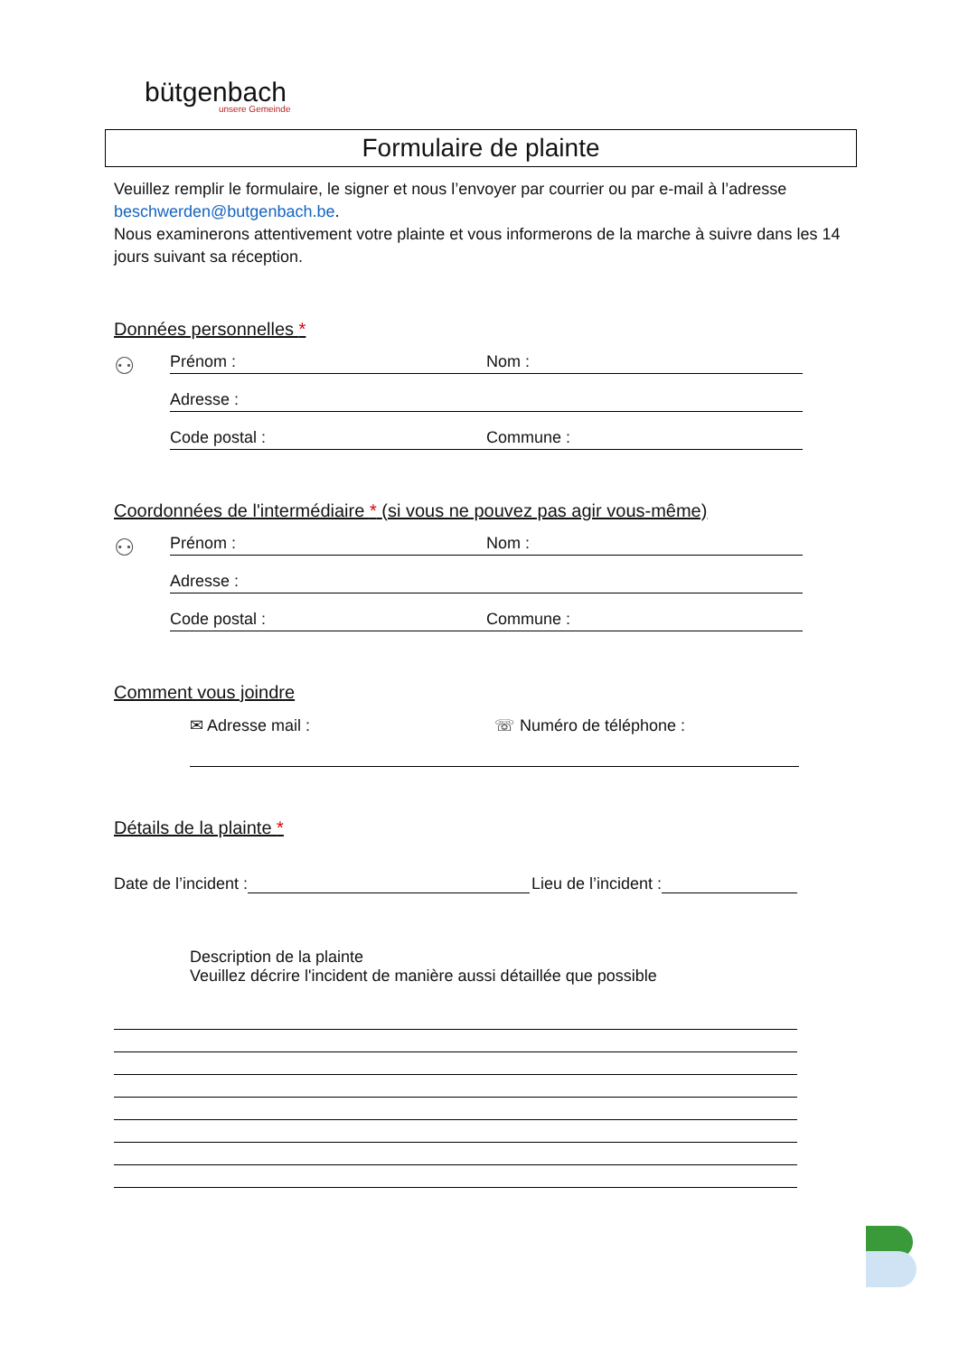bütgenbach
unsere Gemeinde
Formulaire de plainte
Veuillez remplir le formulaire, le signer et nous l’envoyer par courrier ou par e-mail à l’adresse beschwerden@butgenbach.be.
Nous examinerons attentivement votre plainte et vous informerons de la marche à suivre dans les 14 jours suivant sa réception.
Données personnelles *
⚇
Prénom : Nom :
Adresse :
Code postal : Commune :
Coordonnées de l'intermédiaire * (si vous ne pouvez pas agir vous-même)
⚇
Prénom : Nom :
Adresse :
Code postal : Commune :
Comment vous joindre
✉ Adresse mail : ☏ Numéro de téléphone :
Détails de la plainte *
Date de l’incident : Lieu de l’incident :
Description de la plainte
Veuillez décrire l'incident de manière aussi détaillée que possible